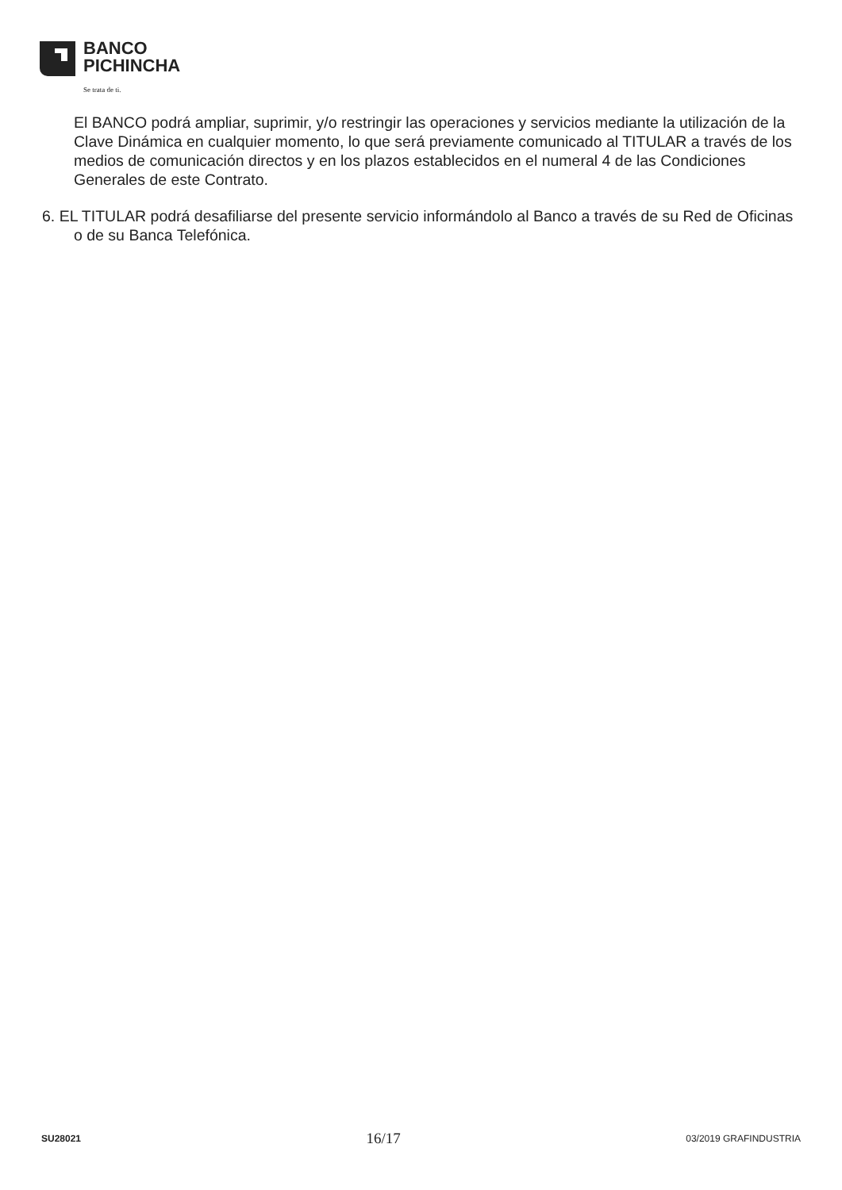BANCO
PICHINCHA
Se trata de ti.
El BANCO podrá ampliar, suprimir, y/o restringir las operaciones y servicios mediante la utilización de la Clave Dinámica en cualquier momento, lo que será previamente comunicado al TITULAR a través de los medios de comunicación directos y en los plazos establecidos en el numeral 4 de las Condiciones Generales de este Contrato.
6. EL TITULAR podrá desafiliarse del presente servicio informándolo al Banco a través de su Red de Oficinas o de su Banca Telefónica.
SU28021 16/17 03/2019 GRAFINDUSTRIA